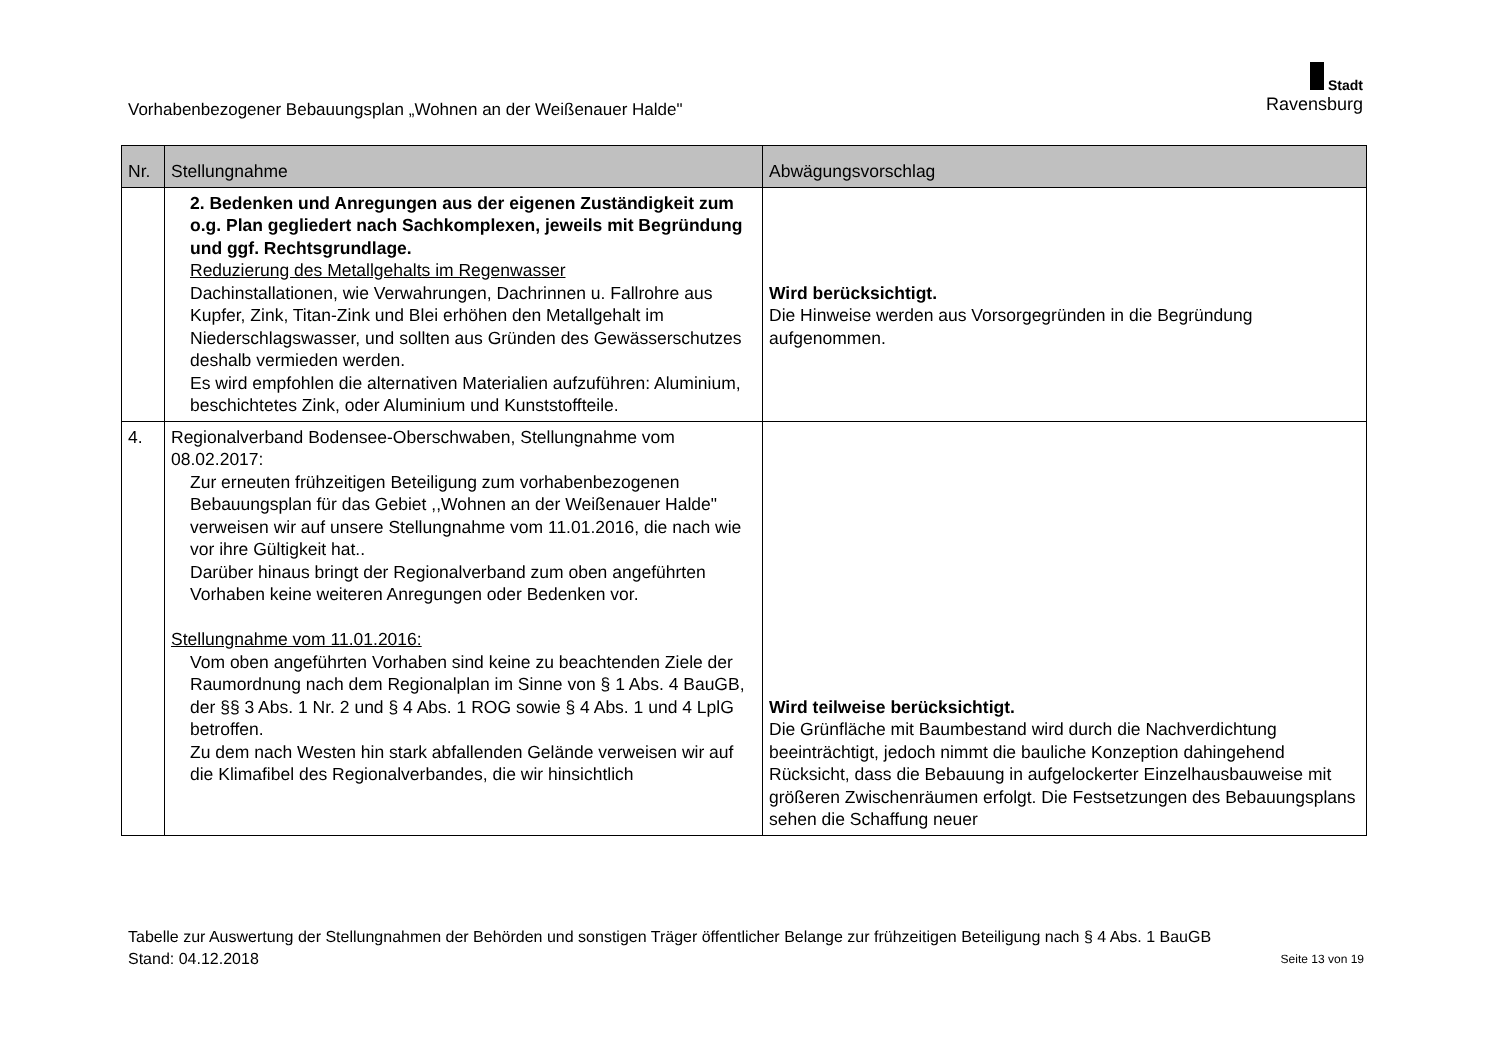Vorhabenbezogener Bebauungsplan „Wohnen an der Weißenauer Halde"
Stadt
Ravensburg
| Nr. | Stellungnahme | Abwägungsvorschlag |
| --- | --- | --- |
| | 2. Bedenken und Anregungen aus der eigenen Zuständigkeit zum o.g. Plan gegliedert nach Sachkomplexen, jeweils mit Begründung und ggf. Rechtsgrundlage. Reduzierung des Metallgehalts im Regenwasser Dachinstallationen, wie Verwahrungen, Dachrinnen u. Fallrohre aus Kupfer, Zink, Titan-Zink und Blei erhöhen den Metallgehalt im Niederschlagswasser, und sollten aus Gründen des Gewässerschutzes deshalb vermieden werden. Es wird empfohlen die alternativen Materialien aufzuführen: Aluminium, beschichtetes Zink, oder Aluminium und Kunststoffteile. | Wird berücksichtigt. Die Hinweise werden aus Vorsorgegründen in die Begründung aufgenommen. |
| 4. | Regionalverband Bodensee-Oberschwaben, Stellungnahme vom 08.02.2017: Zur erneuten frühzeitigen Beteiligung zum vorhabenbezogenen Bebauungsplan für das Gebiet ,,Wohnen an der Weißenauer Halde" verweisen wir auf unsere Stellungnahme vom 11.01.2016, die nach wie vor ihre Gültigkeit hat.. Darüber hinaus bringt der Regionalverband zum oben angeführten Vorhaben keine weiteren Anregungen oder Bedenken vor. Stellungnahme vom 11.01.2016: Vom oben angeführten Vorhaben sind keine zu beachtenden Ziele der Raumordnung nach dem Regionalplan im Sinne von § 1 Abs. 4 BauGB, der §§ 3 Abs. 1 Nr. 2 und § 4 Abs. 1 ROG sowie § 4 Abs. 1 und 4 LplG betroffen. Zu dem nach Westen hin stark abfallenden Gelände verweisen wir auf die Klimafibel des Regionalverbandes, die wir hinsichtlich | Wird teilweise berücksichtigt. Die Grünfläche mit Baumbestand wird durch die Nachverdichtung beeinträchtigt, jedoch nimmt die bauliche Konzeption dahingehend Rücksicht, dass die Bebauung in aufgelockerter Einzelhausbauweise mit größeren Zwischenräumen erfolgt. Die Festsetzungen des Bebauungsplans sehen die Schaffung neuer |
Tabelle zur Auswertung der Stellungnahmen der Behörden und sonstigen Träger öffentlicher Belange zur frühzeitigen Beteiligung nach § 4 Abs. 1 BauGB
Stand: 04.12.2018 Seite 13 von 19